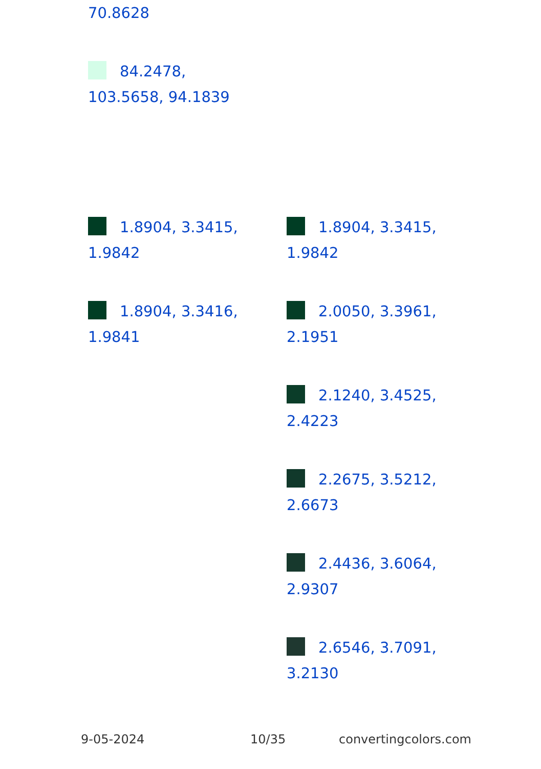70.8628
84.2478, 103.5658, 94.1839
1.8904, 3.3415, 1.9842
1.8904, 3.3415, 1.9842
1.8904, 3.3416, 1.9841
2.0050, 3.3961, 2.1951
2.1240, 3.4525, 2.4223
2.2675, 3.5212, 2.6673
2.4436, 3.6064, 2.9307
2.6546, 3.7091, 3.2130
9-05-2024 10/35 convertingcolors.com